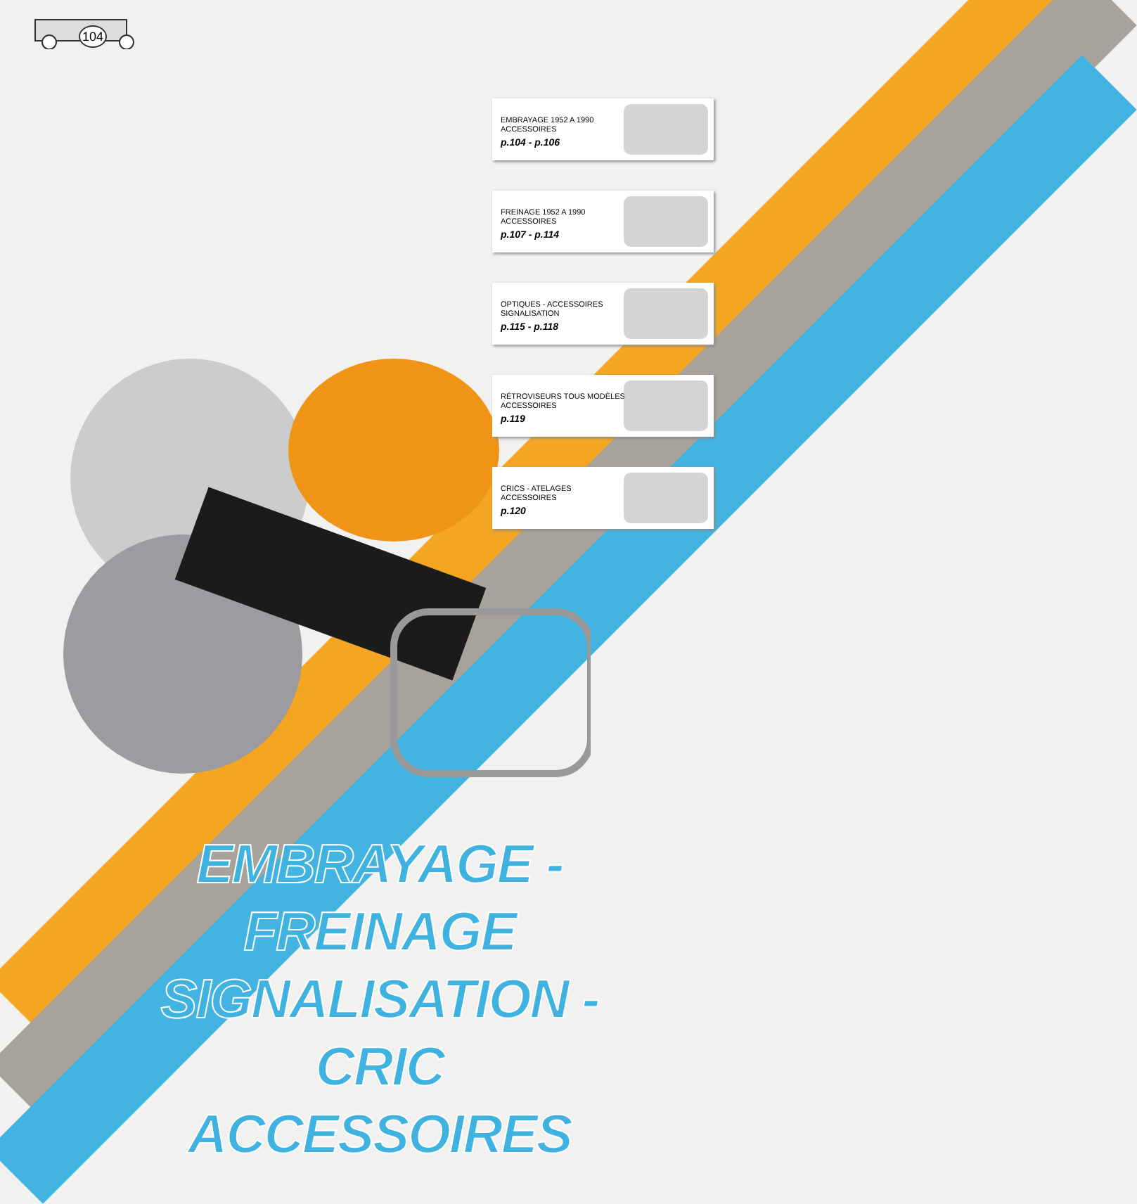104
EMBRAYAGE 1952 A 1990
ACCESSOIRES
p.104 - p.106
FREINAGE 1952 A 1990
ACCESSOIRES
p.107 - p.114
OPTIQUES - ACCESSOIRES
SIGNALISATION
p.115 - p.118
RÉTROVISEURS TOUS MODÈLES
ACCESSOIRES
p.119
CRICS - ATELAGES
ACCESSOIRES
p.120
EMBRAYAGE - FREINAGE
SIGNALISATION - CRIC
ACCESSOIRES